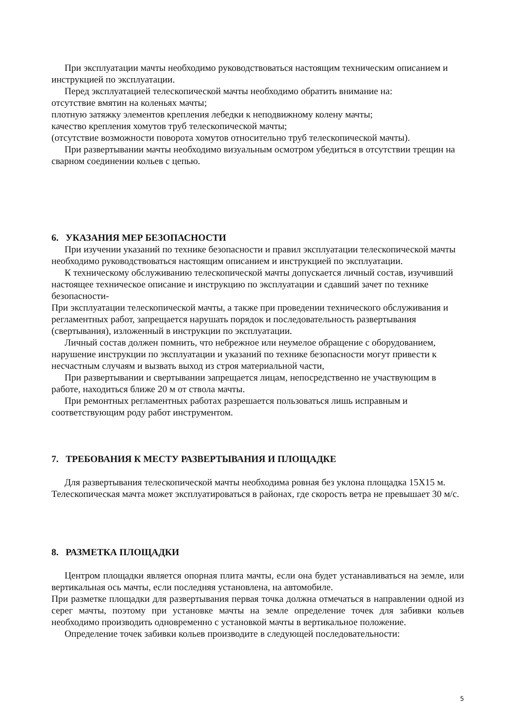При эксплуатации мачты необходимо руководствоваться настоящим техническим описанием и инструкцией по эксплуатации.
Перед эксплуатацией телескопической мачты необходимо обратить внимание на:
отсутствие вмятин на коленьях мачты;
плотную затяжку элементов крепления лебедки к неподвижному колену мачты;
качество крепления хомутов труб телескопической мачты;
(отсутствие возможности поворота хомутов относительно труб телескопической мачты).
При развертывании мачты необходимо визуальным осмотром убедиться в отсутствии трещин на сварном соединении кольев с цепью.
6. УКАЗАНИЯ МЕР БЕЗОПАСНОСТИ
При изучении указаний по технике безопасности и правил эксплуатации телескопической мачты необходимо руководствоваться настоящим описанием и инструкцией по эксплуатации.
К техническому обслуживанию телескопической мачты допускается личный состав, изучивший настоящее техническое описание и инструкцию по эксплуатации и сдавший зачет по технике безопасности-
При эксплуатации телескопической мачты, а также при проведении технического обслуживания и регламентных работ, запрещается нарушать порядок и последовательность развертывания (свертывания), изложенный в инструкции по эксплуатации.
Личный состав должен помнить, что небрежное или неумелое обращение с оборудованием, нарушение инструкции по эксплуатации и указаний по технике безопасности могут привести к несчастным случаям и вызвать выход из строя материальной части,
При развертывании и свертывании запрещается лицам, непосредственно не участвующим в работе, находиться ближе 20 м от ствола мачты.
При ремонтных регламентных работах разрешается пользоваться лишь исправным и соответствующим роду работ инструментом.
7. ТРЕБОВАНИЯ К МЕСТУ РАЗВЕРТЫВАНИЯ И ПЛОЩАДКЕ
Для развертывания телескопической мачты необходима ровная без уклона площадка 15Х15 м. Телескопическая мачта может эксплуатироваться в районах, где скорость ветра не превышает 30 м/с.
8. РАЗМЕТКА ПЛОЩАДКИ
Центром площадки является опорная плита мачты, если она будет устанавливаться на земле, или вертикальная ось мачты, если последняя установлена, на автомобиле.
При разметке площадки для развертывания первая точка должна отмечаться в направлении одной из серег мачты, поэтому при установке мачты на земле определение точек для забивки кольев необходимо производить одновременно с установкой мачты в вертикальное положение.
Определение точек забивки кольев производите в следующей последовательности:
5